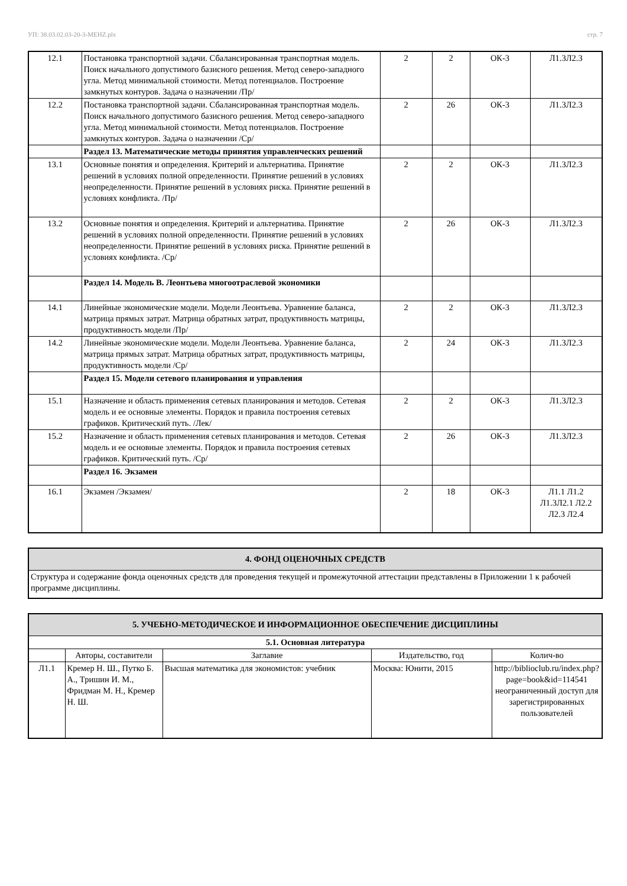УП: 38.03.02.03-20-3-MEHZ.plx стр. 7
| 12.1 | Постановка транспортной задачи. Сбалансированная транспортная модель. Поиск начального допустимого базисного решения. Метод северо-западного угла. Метод минимальной стоимости. Метод потенциалов. Построение замкнутых контуров. Задача о назначении /Пр/ | 2 | 2 | ОК-3 | Л1.3Л2.3 |
| 12.2 | Постановка транспортной задачи. Сбалансированная транспортная модель. Поиск начального допустимого базисного решения. Метод северо-западного угла. Метод минимальной стоимости. Метод потенциалов. Построение замкнутых контуров. Задача о назначении /Ср/ | 2 | 26 | ОК-3 | Л1.3Л2.3 |
| | Раздел 13. Математические методы принятия управленческих решений | | | | |
| 13.1 | Основные понятия и определения. Критерий и альтернатива. Принятие решений в условиях полной определенности. Принятие решений в условиях неопределенности. Принятие решений в условиях риска. Принятие решений в условиях конфликта. /Пр/ | 2 | 2 | ОК-3 | Л1.3Л2.3 |
| 13.2 | Основные понятия и определения. Критерий и альтернатива. Принятие решений в условиях полной определенности. Принятие решений в условиях неопределенности. Принятие решений в условиях риска. Принятие решений в условиях конфликта. /Ср/ | 2 | 26 | ОК-3 | Л1.3Л2.3 |
| | Раздел 14. Модель В. Леонтьева многоотраслевой экономики | | | | |
| 14.1 | Линейные экономические модели. Модели Леонтьева. Уравнение баланса, матрица прямых затрат. Матрица обратных затрат, продуктивность матрицы, продуктивность модели /Пр/ | 2 | 2 | ОК-3 | Л1.3Л2.3 |
| 14.2 | Линейные экономические модели. Модели Леонтьева. Уравнение баланса, матрица прямых затрат. Матрица обратных затрат, продуктивность матрицы, продуктивность модели /Ср/ | 2 | 24 | ОК-3 | Л1.3Л2.3 |
| | Раздел 15. Модели сетевого планирования и управления | | | | |
| 15.1 | Назначение и область применения сетевых планирования и методов. Сетевая модель и ее основные элементы. Порядок и правила построения сетевых графиков. Критический путь. /Лек/ | 2 | 2 | ОК-3 | Л1.3Л2.3 |
| 15.2 | Назначение и область применения сетевых планирования и методов. Сетевая модель и ее основные элементы. Порядок и правила построения сетевых графиков. Критический путь. /Ср/ | 2 | 26 | ОК-3 | Л1.3Л2.3 |
| | Раздел 16. Экзамен | | | | |
| 16.1 | Экзамен /Экзамен/ | 2 | 18 | ОК-3 | Л1.1 Л1.2 Л1.3Л2.1 Л2.2 Л2.3 Л2.4 |
| 4. ФОНД ОЦЕНОЧНЫХ СРЕДСТВ |
| Структура и содержание фонда оценочных средств для проведения текущей и промежуточной аттестации представлены в Приложении 1 к рабочей программе дисциплины. |
| 5. УЧЕБНО-МЕТОДИЧЕСКОЕ И ИНФОРМАЦИОННОЕ ОБЕСПЕЧЕНИЕ ДИСЦИПЛИНЫ | | | | |
| 5.1. Основная литература | | | | |
| | Авторы, составители | Заглавие | Издательство, год | Колич-во |
| Л1.1 | Кремер Н. Ш., Путко Б. А., Тришин И. М., Фридман М. Н., Кремер Н. Ш. | Высшая математика для экономистов: учебник | Москва: Юнити, 2015 | http://biblioclub.ru/index.php?page=book&id=114541 неограниченный доступ для зарегистрированных пользователей |